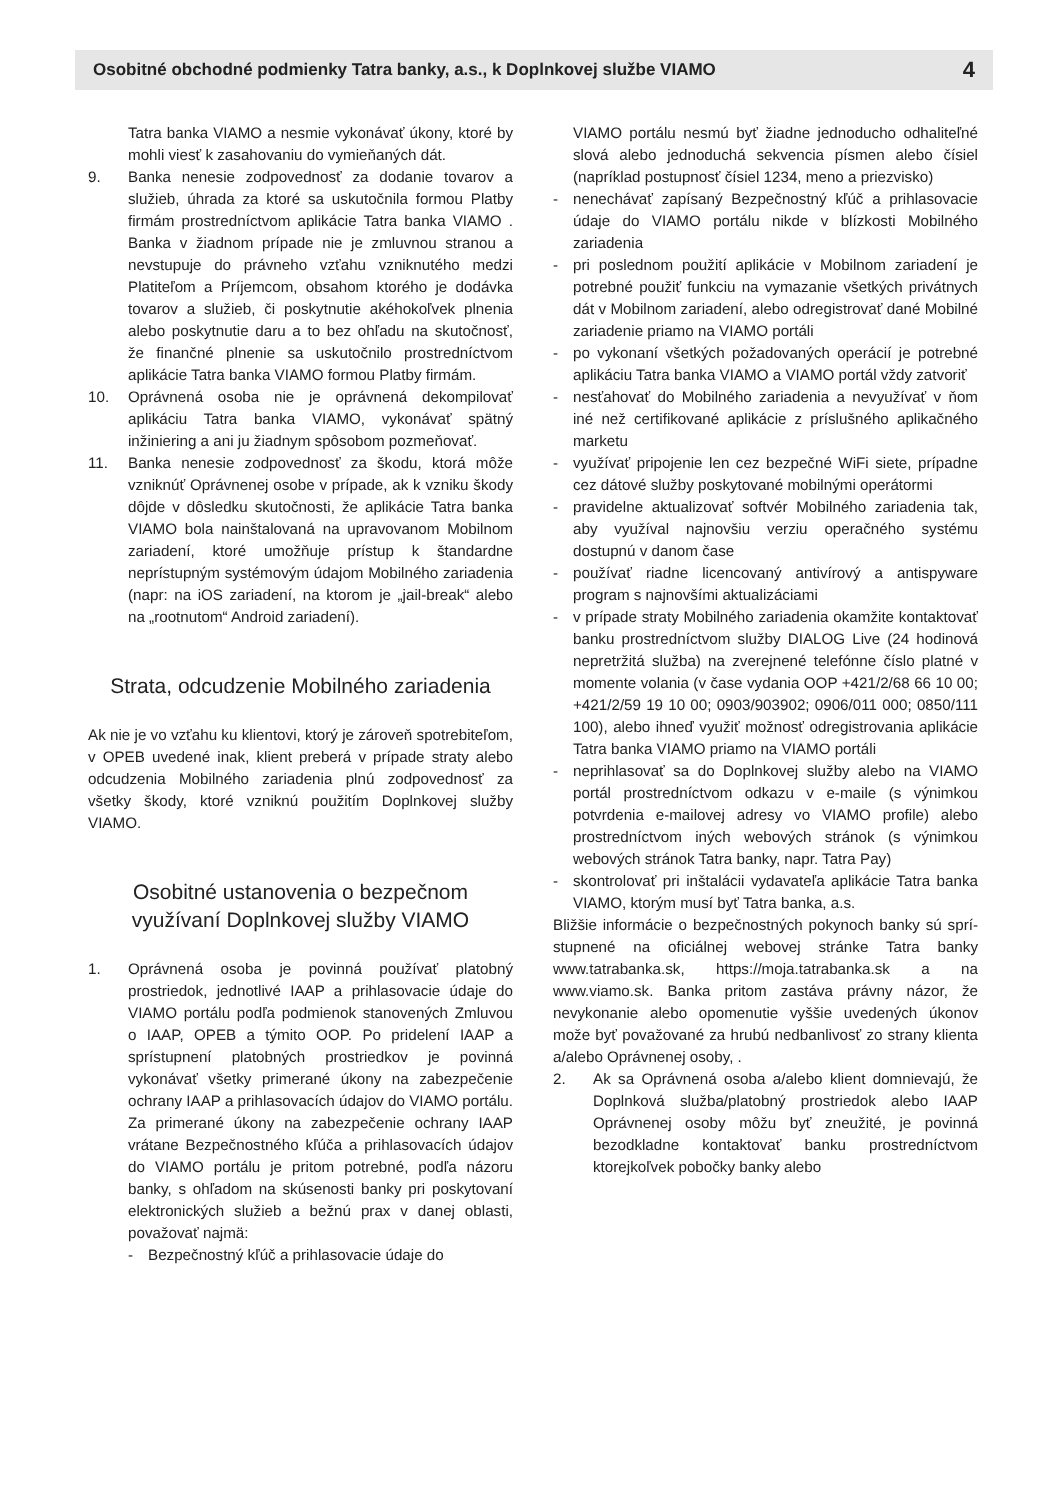Osobitné obchodné podmienky Tatra banky, a.s., k Doplnkovej službe VIAMO 4
Tatra banka VIAMO a nesmie vykonávať úkony, ktoré by mohli viesť k zasahovaniu do vymieňaných dát.
9. Banka nenesie zodpovednosť za dodanie tovarov a služieb, úhrada za ktoré sa uskutočnila formou Platby firmám prostredníctvom aplikácie Tatra banka VIAMO . Banka v žiadnom prípade nie je zmluvnou stranou a nevstupuje do právneho vzťahu vzniknutého medzi Platiteľom a Príjemcom, obsahom ktorého je dodávka tovarov a služieb, či poskytnutie akéhokoľvek plnenia alebo poskytnutie daru a to bez ohľadu na skutočnosť, že finančné plnenie sa uskutočnilo prostredníctvom aplikácie Tatra banka VIAMO formou Platby firmám.
10. Oprávnená osoba nie je oprávnená dekompilovať aplikáciu Tatra banka VIAMO, vykonávať spätný inžiniering a ani ju žiadnym spôsobom pozmeňovať.
11. Banka nenesie zodpovednosť za škodu, ktorá môže vzniknúť Oprávnenej osobe v prípade, ak k vzniku škody dôjde v dôsledku skutočnosti, že aplikácie Tatra banka VIAMO bola nainštalovaná na upravovanom Mobilnom zariadení, ktoré umožňuje prístup k štandardne neprístupným systémovým údajom Mobilného zariadenia (napr: na iOS zariadení, na ktorom je „jail-break“ alebo na „rootnutom“ Android zariadení).
Strata, odcudzenie Mobilného zariadenia
Ak nie je vo vzťahu ku klientovi, ktorý je zároveň spotrebiteľom, v OPEB uvedené inak, klient preberá v prípade straty alebo odcudzenia Mobilného zariadenia plnú zodpovednosť za všetky škody, ktoré vzniknú použitím Doplnkovej služby VIAMO.
Osobitné ustanovenia o bezpečnom
využívaní Doplnkovej služby VIAMO
1. Oprávnená osoba je povinná používať platobný prostriedok, jednotlivé IAAP a prihlasovacie údaje do VIAMO portálu podľa podmienok stanovených Zmluvou o IAAP, OPEB a týmito OOP. Po pridelení IAAP a sprístupnení platobných prostriedkov je povinná vykonávať všetky primerané úkony na zabezpečenie ochrany IAAP a prihlasovacích údajov do VIAMO portálu. Za primerané úkony na zabezpečenie ochrany IAAP vrátane Bezpečnostného kľúča a prihlasovacích údajov do VIAMO portálu je pritom potrebné, podľa názoru banky, s ohľadom na skúsenosti banky pri poskytovaní elektronických služieb a bežnú prax v danej oblasti, považovať najmä:
- Bezpečnostný kľúč a prihlasovacie údaje do
VIAMO portálu nesmú byť žiadne jednoducho odhaliteľné slová alebo jednoduchá sekvencia písmen alebo čísiel (napríklad postupnosť čísiel 1234, meno a priezvisko)
- nenechávať zapísaný Bezpečnostný kľúč a prihlasovacie údaje do VIAMO portálu nikde v blízkosti Mobilného zariadenia
- pri poslednom použití aplikácie v Mobilnom zariadení je potrebné použiť funkciu na vymazanie všetkých privátnych dát v Mobilnom zariadení, alebo odregistrovať dané Mobilné zariadenie priamo na VIAMO portáli
- po vykonaní všetkých požadovaných operácií je potrebné aplikáciu Tatra banka VIAMO a VIAMO portál vždy zatvoriť
- nesťahovať do Mobilného zariadenia a nevyužívať v ňom iné než certifikované aplikácie z príslušného aplikačného marketu
- využívať pripojenie len cez bezpečné WiFi siete, prípadne cez dátové služby poskytované mobilnými operátormi
- pravidelne aktualizovať softvér Mobilného zariadenia tak, aby využíval najnovšiu verziu operačného systému dostupnú v danom čase
- používať riadne licencovaný antivírový a antispyware program s najnovšími aktualizáciami
- v prípade straty Mobilného zariadenia okamžite kontaktovať banku prostredníctvom služby DIALOG Live (24 hodinová nepretržitá služba) na zverejnené telefónne číslo platné v momente volania (v čase vydania OOP +421/2/68 66 10 00; +421/2/59 19 10 00; 0903/903902; 0906/011 000; 0850/111 100), alebo ihneď využiť možnosť odregistrovania aplikácie Tatra banka VIAMO priamo na VIAMO portáli
- neprihlasovať sa do Doplnkovej služby alebo na VIAMO portál prostredníctvom odkazu v e-maile (s výnimkou potvrdenia e-mailovej adresy vo VIAMO profile) alebo prostredníctvom iných webových stránok (s výnimkou webových stránok Tatra banky, napr. Tatra Pay)
- skontrolovať pri inštalácii vydavateľa aplikácie Tatra banka VIAMO, ktorým musí byť Tatra banka, a.s.
Bližšie informácie o bezpečnostných pokynoch banky sú sprí-stupnené na oficiálnej webovej stránke Tatra banky www.tatrabanka.sk, https://moja.tatrabanka.sk a na www.viamo.sk. Banka pritom zastáva právny názor, že nevykonanie alebo opomenutie vyššie uvedených úkonov može byť považované za hrubú nedbanlivosť zo strany klienta a/alebo Oprávnenej osoby, .
2. Ak sa Oprávnená osoba a/alebo klient domnievajú, že Doplnková služba/platobný prostriedok alebo IAAP Oprávnenej osoby môžu byť zneužité, je povinná bezodkladne kontaktovať banku prostredníctvom ktorejkoľvek pobočky banky alebo